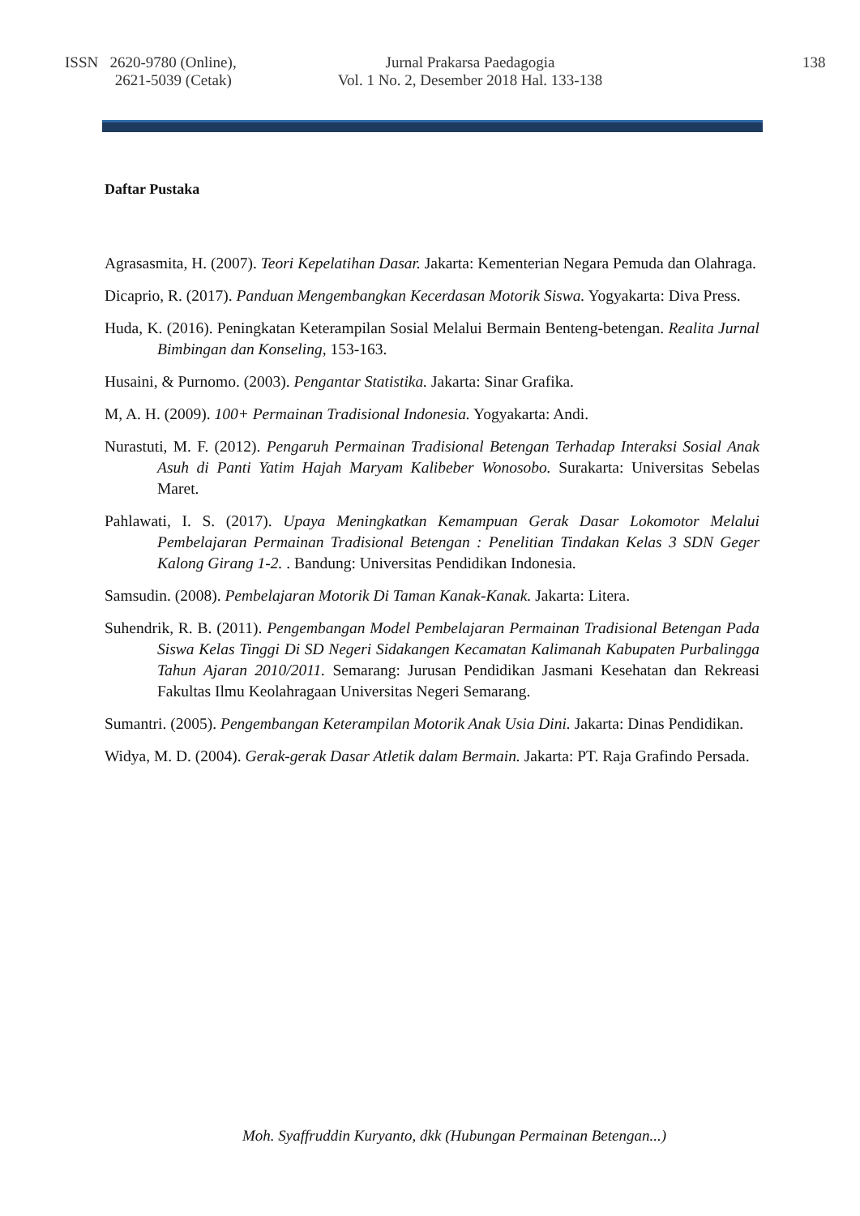ISSN 2620-9780 (Online),
2621-5039 (Cetak)
Jurnal Prakarsa Paedagogia
Vol. 1 No. 2, Desember 2018 Hal. 133-138
138
Daftar Pustaka
Agrasasmita, H. (2007). Teori Kepelatihan Dasar. Jakarta: Kementerian Negara Pemuda dan Olahraga.
Dicaprio, R. (2017). Panduan Mengembangkan Kecerdasan Motorik Siswa. Yogyakarta: Diva Press.
Huda, K. (2016). Peningkatan Keterampilan Sosial Melalui Bermain Benteng-betengan. Realita Jurnal Bimbingan dan Konseling, 153-163.
Husaini, & Purnomo. (2003). Pengantar Statistika. Jakarta: Sinar Grafika.
M, A. H. (2009). 100+ Permainan Tradisional Indonesia. Yogyakarta: Andi.
Nurastuti, M. F. (2012). Pengaruh Permainan Tradisional Betengan Terhadap Interaksi Sosial Anak Asuh di Panti Yatim Hajah Maryam Kalibeber Wonosobo. Surakarta: Universitas Sebelas Maret.
Pahlawati, I. S. (2017). Upaya Meningkatkan Kemampuan Gerak Dasar Lokomotor Melalui Pembelajaran Permainan Tradisional Betengan : Penelitian Tindakan Kelas 3 SDN Geger Kalong Girang 1-2. . Bandung: Universitas Pendidikan Indonesia.
Samsudin. (2008). Pembelajaran Motorik Di Taman Kanak-Kanak. Jakarta: Litera.
Suhendrik, R. B. (2011). Pengembangan Model Pembelajaran Permainan Tradisional Betengan Pada Siswa Kelas Tinggi Di SD Negeri Sidakangen Kecamatan Kalimanah Kabupaten Purbalingga Tahun Ajaran 2010/2011. Semarang: Jurusan Pendidikan Jasmani Kesehatan dan Rekreasi Fakultas Ilmu Keolahragaan Universitas Negeri Semarang.
Sumantri. (2005). Pengembangan Keterampilan Motorik Anak Usia Dini. Jakarta: Dinas Pendidikan.
Widya, M. D. (2004). Gerak-gerak Dasar Atletik dalam Bermain. Jakarta: PT. Raja Grafindo Persada.
Moh. Syaffruddin Kuryanto, dkk (Hubungan Permainan Betengan...)